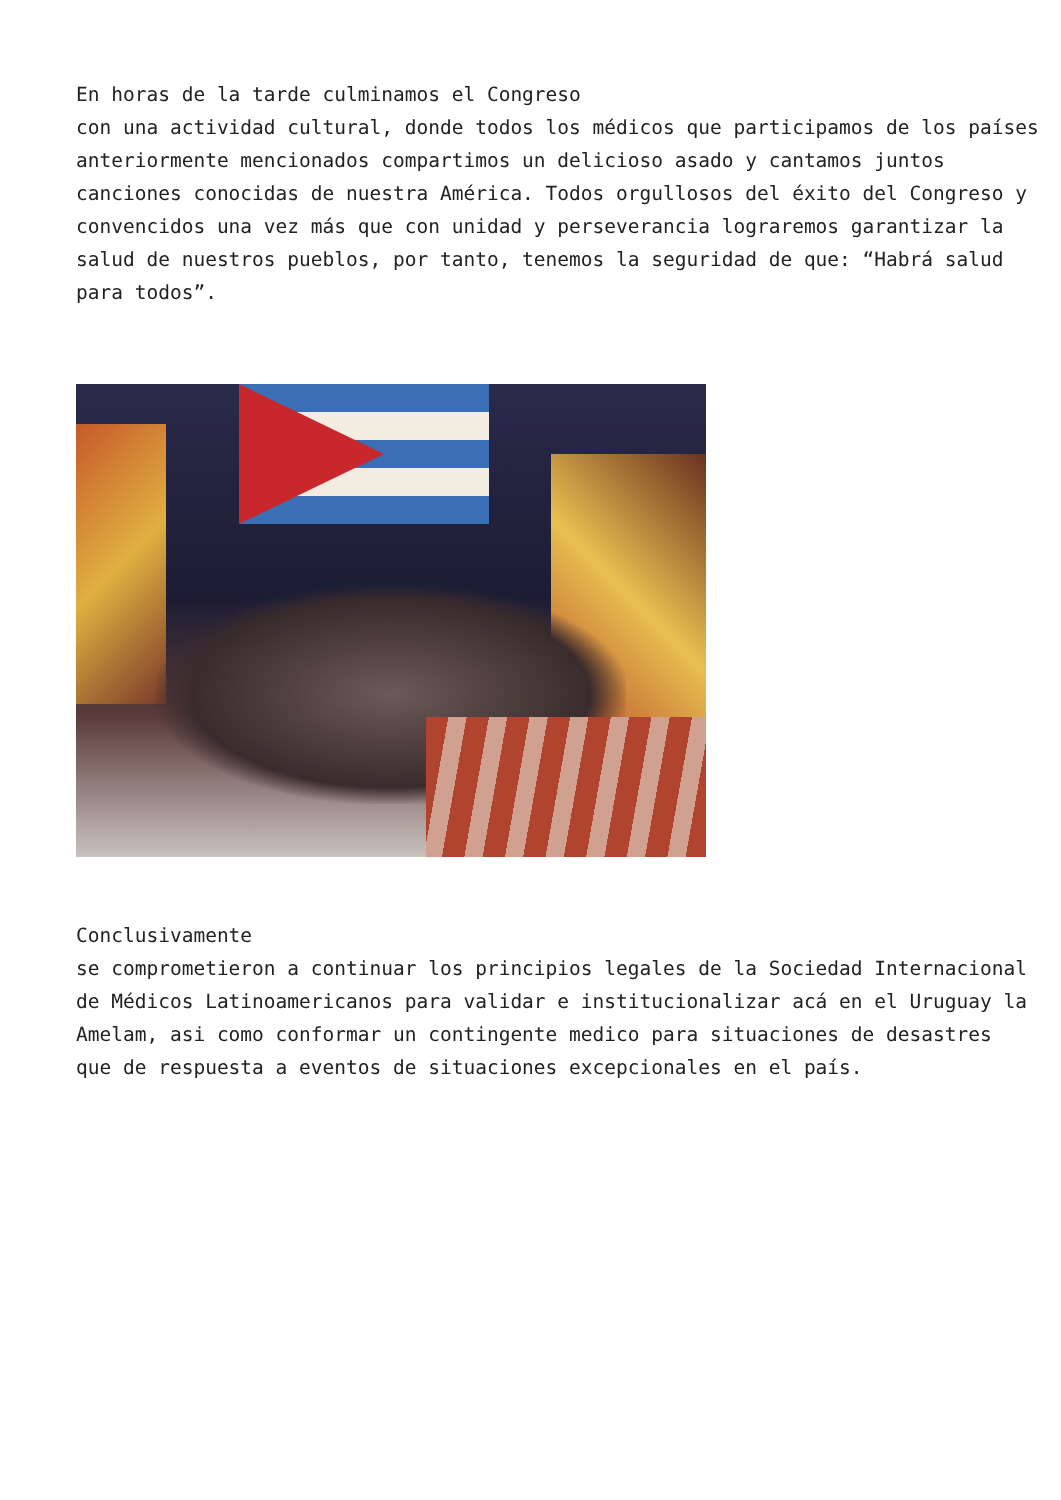En horas de la tarde culminamos el Congreso
con una actividad cultural, donde todos los médicos que participamos de los países anteriormente mencionados compartimos un delicioso asado y cantamos juntos canciones conocidas de nuestra América. Todos orgullosos del éxito del Congreso y convencidos una vez más que con unidad y perseverancia lograremos garantizar la salud de nuestros pueblos, por tanto, tenemos la seguridad de que: “Habrá salud para todos”.
Conclusivamente
se comprometieron a continuar los principios legales de la Sociedad Internacional de Médicos Latinoamericanos para validar e institucionalizar acá en el Uruguay la Amelam, asi como conformar un contingente medico para situaciones de desastres que de respuesta a eventos de situaciones excepcionales en el país.